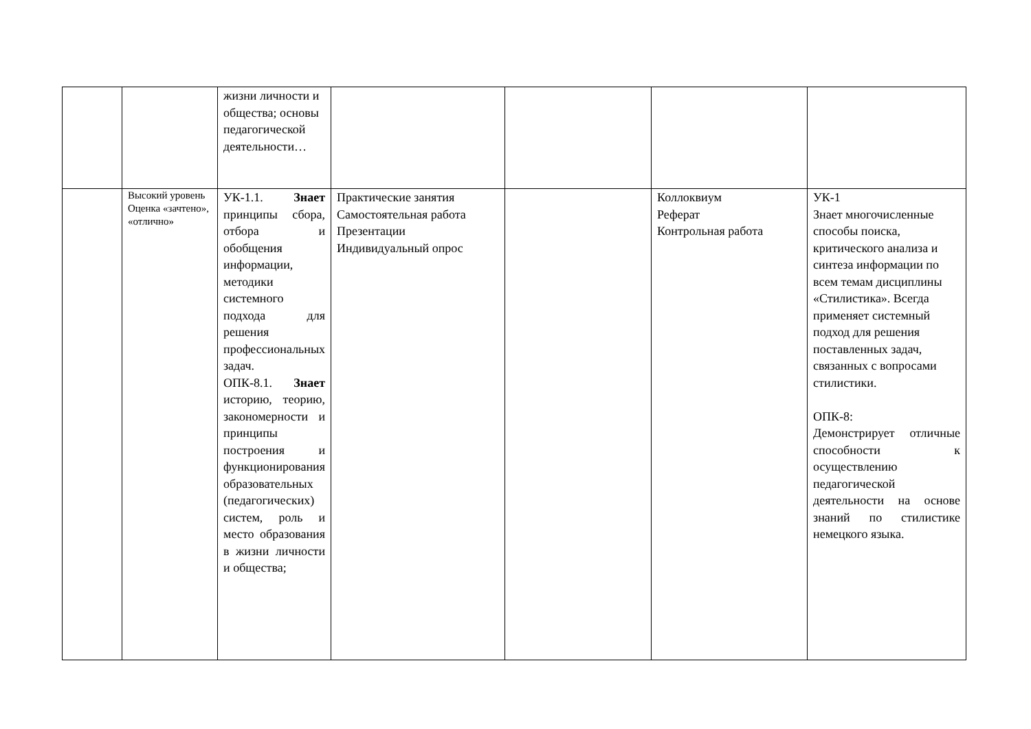| | | жизни личности и общества; основы педагогической деятельности… | | | | |
| | Высокий уровень Оценка «зачтено», «отлично» | УК-1.1. Знает принципы сбора, отбора и обобщения информации, методики системного подхода для решения профессиональных задач. ОПК-8.1. Знает историю, теорию, закономерности и принципы построения и функционирования образовательных (педагогических) систем, роль и место образования в жизни личности и общества; | Практические занятия Самостоятельная работа Презентации Индивидуальный опрос | | Коллоквиум Реферат Контрольная работа | УК-1 Знает многочисленные способы поиска, критического анализа и синтеза информации по всем темам дисциплины «Стилистика». Всегда применяет системный подход для решения поставленных задач, связанных с вопросами стилистики. ОПК-8: Демонстрирует отличные способности к осуществлению педагогической деятельности на основе знаний по стилистике немецкого языка. |